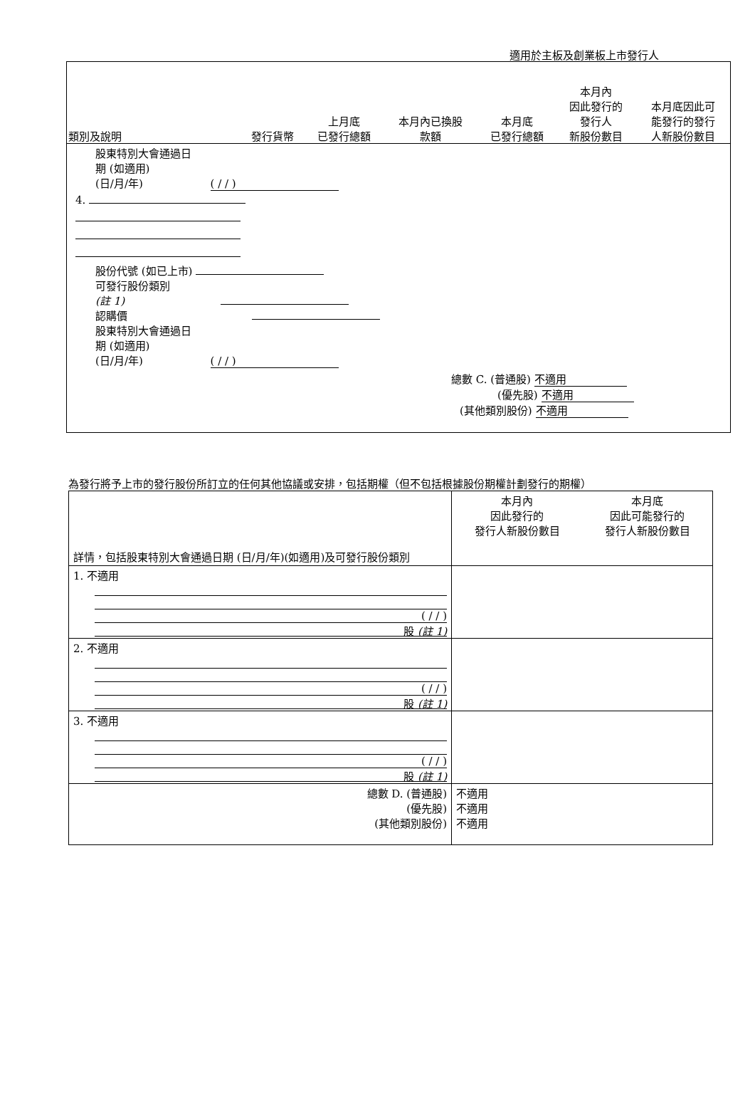適用於主板及創業板上市發行人
| 類別及說明 | 發行貨幣 | 上月底 已發行總額 | 本月內已換股 款額 | 本月底 已發行總額 | 本月內 因此發行的 發行人 新股份數目 | 本月底因此可 能發行的發行 人新股份數目 |
| --- | --- | --- | --- | --- | --- | --- |
| 股東特別大會通過日 期 (如適用) (日/月/年) ( / / ) | | | | | | |
| 4. | | | | | | |
| 股份代號 (如已上市) 可發行股份類別 (註 1) 認購價 股東特別大會通過日 期 (如適用) (日/月/年) ( / / ) | | | | | | |
| 總數 C. (普通股) 不適用 (優先股) 不適用 (其他類別股份) 不適用 | | | | | | |
為發行將予上市的發行股份所訂立的任何其他協議或安排，包括期權（但不包括根據股份期權計劃發行的期權）
| 詳情，包括股東特別大會通過日期 (日/月/年)(如適用)及可發行股份類別 | 本月內 因此發行的 發行人新股份數目 | 本月底 因此可能發行的 發行人新股份數目 |
| --- | --- | --- |
| 1. 不適用 ( / / ) 股 (註 1) | | |
| 2. 不適用 ( / / ) 股 (註 1) | | |
| 3. 不適用 ( / / ) 股 (註 1) | | |
| 總數 D. (普通股) (優先股) (其他類別股份) | 不適用 不適用 不適用 | |